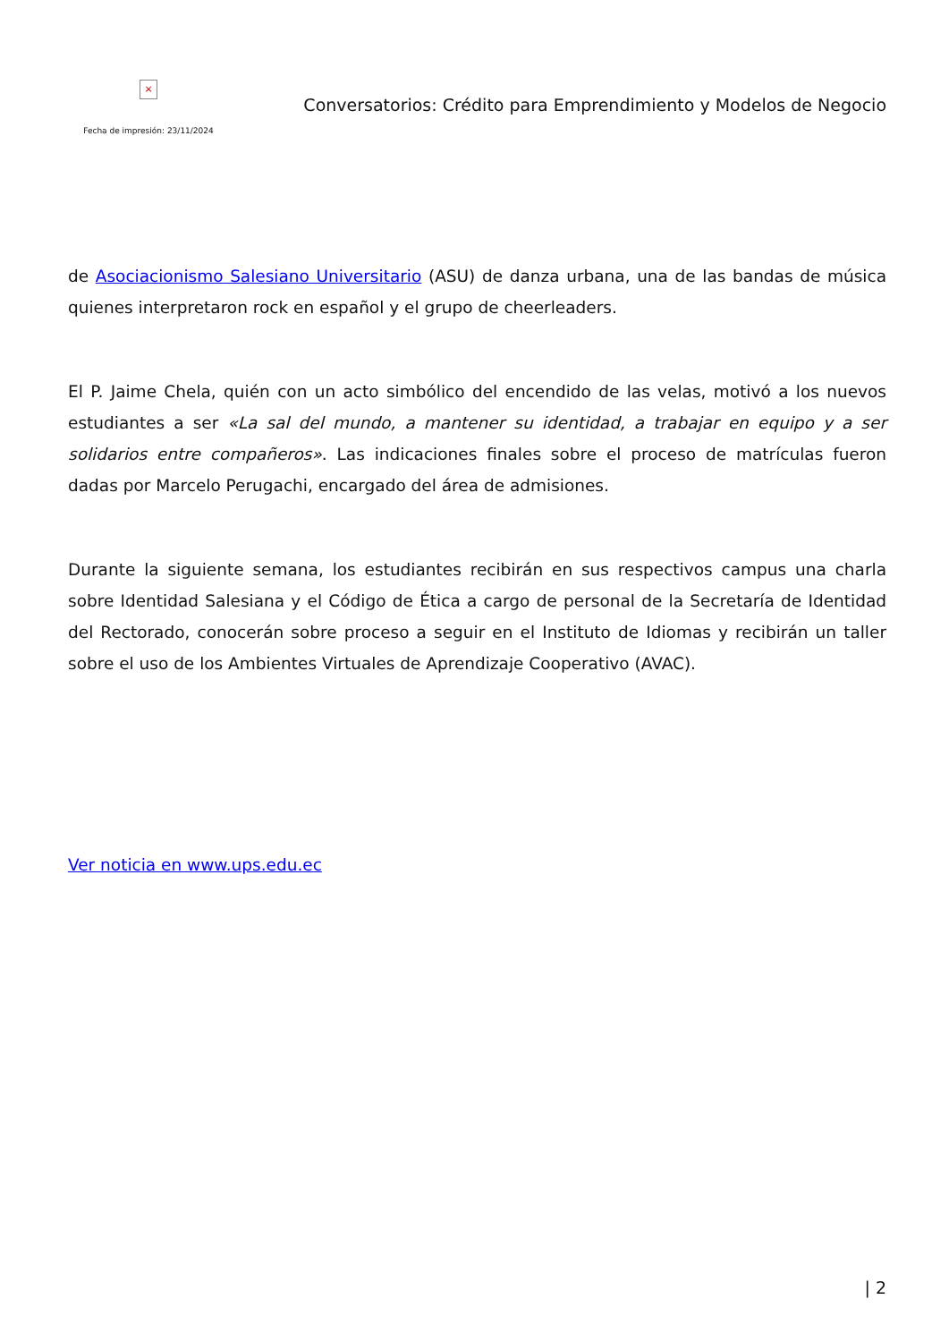×
Fecha de impresión: 23/11/2024
Conversatorios: Crédito para Emprendimiento y Modelos de Negocio
de Asociacionismo Salesiano Universitario (ASU) de danza urbana, una de las bandas de música quienes interpretaron rock en español y el grupo de cheerleaders.
El P. Jaime Chela, quién con un acto simbólico del encendido de las velas, motivó a los nuevos estudiantes a ser «La sal del mundo, a mantener su identidad, a trabajar en equipo y a ser solidarios entre compañeros». Las indicaciones finales sobre el proceso de matrículas fueron dadas por Marcelo Perugachi, encargado del área de admisiones.
Durante la siguiente semana, los estudiantes recibirán en sus respectivos campus una charla sobre Identidad Salesiana y el Código de Ética a cargo de personal de la Secretaría de Identidad del Rectorado, conocerán sobre proceso a seguir en el Instituto de Idiomas y recibirán un taller sobre el uso de los Ambientes Virtuales de Aprendizaje Cooperativo (AVAC).
Ver noticia en www.ups.edu.ec
| 2